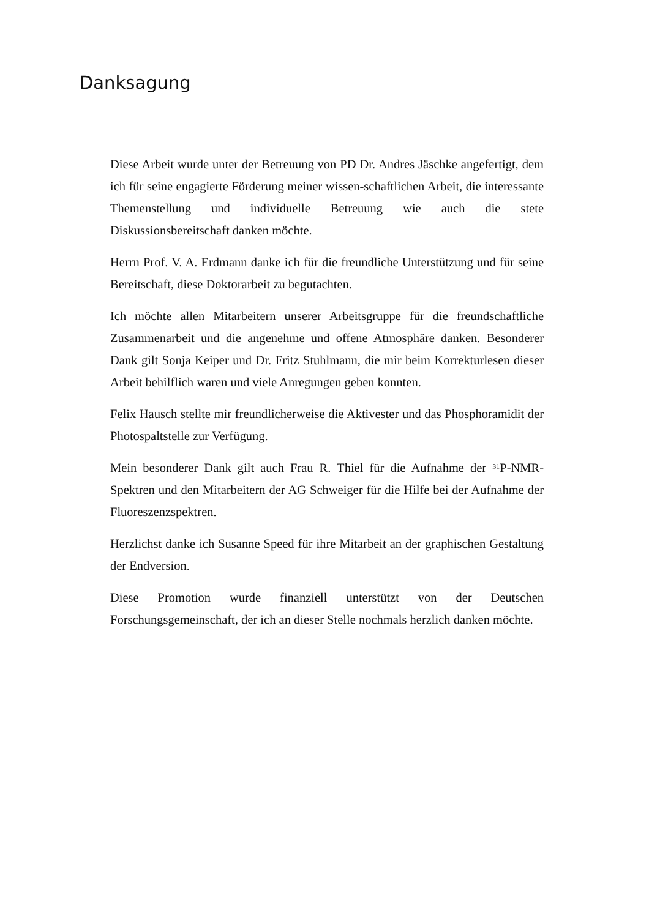Danksagung
Diese Arbeit wurde unter der Betreuung von PD Dr. Andres Jäschke angefertigt, dem ich für seine engagierte Förderung meiner wissen-schaftlichen Arbeit, die interessante Themenstellung und individuelle Betreuung wie auch die stete Diskussionsbereitschaft danken möchte.
Herrn Prof. V. A. Erdmann danke ich für die freundliche Unterstützung und für seine Bereitschaft, diese Doktorarbeit zu begutachten.
Ich möchte allen Mitarbeitern unserer Arbeitsgruppe für die freundschaftliche Zusammenarbeit und die angenehme und offene Atmosphäre danken. Besonderer Dank gilt Sonja Keiper und Dr. Fritz Stuhlmann, die mir beim Korrekturlesen dieser Arbeit behilflich waren und viele Anregungen geben konnten.
Felix Hausch stellte mir freundlicherweise die Aktivester und das Phosphoramidit der Photospaltstelle zur Verfügung.
Mein besonderer Dank gilt auch Frau R. Thiel für die Aufnahme der <sup>31</sup>P-NMR-Spektren und den Mitarbeitern der AG Schweiger für die Hilfe bei der Aufnahme der Fluoreszenzspektren.
Herzlichst danke ich Susanne Speed für ihre Mitarbeit an der graphischen Gestaltung der Endversion.
Diese Promotion wurde finanziell unterstützt von der Deutschen Forschungsgemeinschaft, der ich an dieser Stelle nochmals herzlich danken möchte.